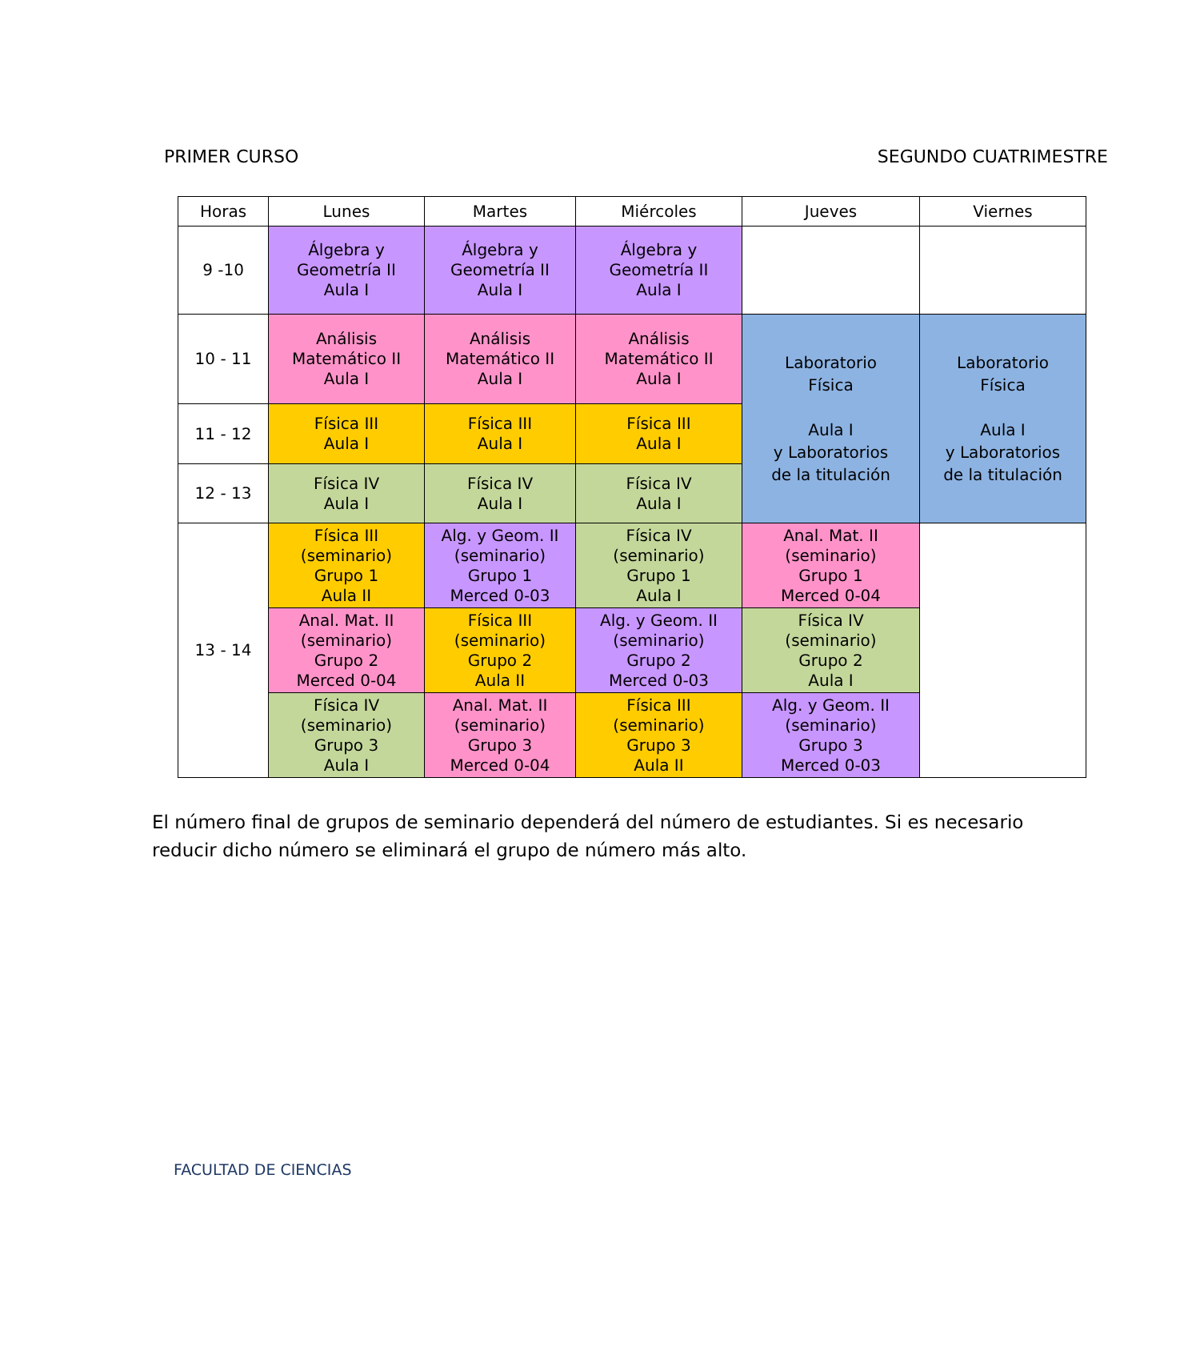PRIMER CURSO SEGUNDO CUATRIMESTRE
| Horas | Lunes | Martes | Miércoles | Jueves | Viernes |
| --- | --- | --- | --- | --- | --- |
| 9 -10 | Álgebra y Geometría II Aula I | Álgebra y Geometría II Aula I | Álgebra y Geometría II Aula I | | |
| 10 - 11 | Análisis Matemático II Aula I | Análisis Matemático II Aula I | Análisis Matemático II Aula I | Laboratorio Física Aula I y Laboratorios de la titulación | Laboratorio Física Aula I y Laboratorios de la titulación |
| 11 - 12 | Física III Aula I | Física III Aula I | Física III Aula I | | |
| 12 - 13 | Física IV Aula I | Física IV Aula I | Física IV Aula I | | |
| 13 - 14 | Física III (seminario) Grupo 1 Aula II | Alg. y Geom. II (seminario) Grupo 1 Merced 0-03 | Física IV (seminario) Grupo 1 Aula I | Anal. Mat. II (seminario) Grupo 1 Merced 0-04 | |
| | Anal. Mat. II (seminario) Grupo 2 Merced 0-04 | Física III (seminario) Grupo 2 Aula II | Alg. y Geom. II (seminario) Grupo 2 Merced 0-03 | Física IV (seminario) Grupo 2 Aula I | |
| | Física IV (seminario) Grupo 3 Aula I | Anal. Mat. II (seminario) Grupo 3 Merced 0-04 | Física III (seminario) Grupo 3 Aula II | Alg. y Geom. II (seminario) Grupo 3 Merced 0-03 | |
El número final de grupos de seminario dependerá del número de estudiantes. Si es necesario reducir dicho número se eliminará el grupo de número más alto.
FACULTAD DE CIENCIAS